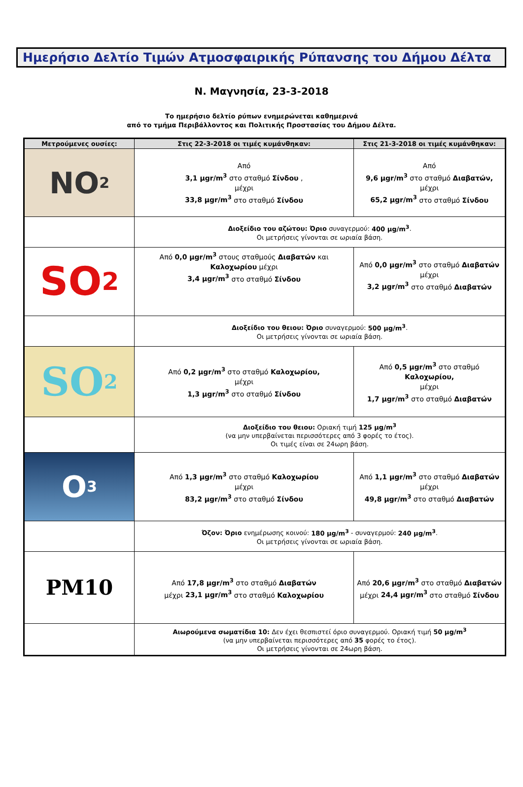Ημερήσιο Δελτίο Τιμών Ατμοσφαιρικής Ρύπανσης του Δήμου Δέλτα
Ν. Μαγνησία, 23-3-2018
Το ημερήσιο δελτίο ρύπων ενημερώνεται καθημερινά
από το τμήμα Περιβάλλοντος και Πολιτικής Προστασίας του Δήμου Δέλτα.
| Μετρούμενες ουσίες: | Στις 22-3-2018 οι τιμές κυμάνθηκαν: | Στις 21-3-2018 οι τιμές κυμάνθηκαν: |
| --- | --- | --- |
| NO<sub>2</sub> | Από 3,1 μgr/m<sup>3</sup> στο σταθμό Σίνδου , μέχρι 33,8 μgr/m<sup>3</sup> στο σταθμό Σίνδου | Από 9,6 μgr/m<sup>3</sup> στο σταθμό Διαβατών, μέχρι 65,2 μgr/m<sup>3</sup> στο σταθμό Σίνδου |
| | Διοξείδιο του αζώτου: Όριο συναγερμού: 400 μg/m<sup>3</sup> . Οι μετρήσεις γίνονται σε ωριαία βάση. | |
| SO<sub>2</sub> | Από 0,0 μgr/m<sup>3</sup> στους σταθμούς Διαβατών και Καλοχωρίου μέχρι 3,4 μgr/m<sup>3</sup> στο σταθμό Σίνδου | Από 0,0 μgr/m<sup>3</sup> στο σταθμό Διαβατών μέχρι 3,2 μgr/m<sup>3</sup> στο σταθμό Διαβατών |
| | Διοξείδιο του θειου: Όριο συναγερμού: 500 μg/m<sup>3</sup> . Οι μετρήσεις γίνονται σε ωριαία βάση. | |
| SO<sub>2</sub> | Από 0,2 μgr/m<sup>3</sup> στο σταθμό Καλοχωρίου, μέχρι 1,3 μgr/m<sup>3</sup> στο σταθμό Σίνδου | Από 0,5 μgr/m<sup>3</sup> στο σταθμό Καλοχωρίου, μέχρι 1,7 μgr/m<sup>3</sup> στο σταθμό Διαβατών |
| | Διοξείδιο του θειου: Οριακή τιμή 125 μg/m<sup>3</sup> (να μην υπερβαίνεται περισσότερες από 3 φορές το έτος). Οι τιμές είναι σε 24ωρη βάση. | |
| O<sub>3</sub> | Από 1,3 μgr/m<sup>3</sup> στο σταθμό Καλοχωρίου μέχρι 83,2 μgr/m<sup>3</sup> στο σταθμό Σίνδου | Από 1,1 μgr/m<sup>3</sup> στο σταθμό Διαβατών μέχρι 49,8 μgr/m<sup>3</sup> στο σταθμό Διαβατών |
| | Όζον: Όριο ενημέρωσης κοινού: 180 μg/m<sup>3</sup> - συναγερμού: 240 μg/m<sup>3</sup> . Οι μετρήσεις γίνονται σε ωριαία βάση. | |
| PM10 | Από 17,8 μgr/m<sup>3</sup> στο σταθμό Διαβατών μέχρι 23,1 μgr/m<sup>3</sup> στο σταθμό Καλοχωρίου | Από 20,6 μgr/m<sup>3</sup> στο σταθμό Διαβατών μέχρι 24,4 μgr/m<sup>3</sup> στο σταθμό Σίνδου |
| | Αιωρούμενα σωματίδια 10: Δεν έχει θεσπιστεί όριο συναγερμού. Οριακή τιμή 50 μg/m<sup>3</sup> (να μην υπερβαίνεται περισσότερες από 35 φορές το έτος). Οι μετρήσεις γίνονται σε 24ωρη βάση. | |